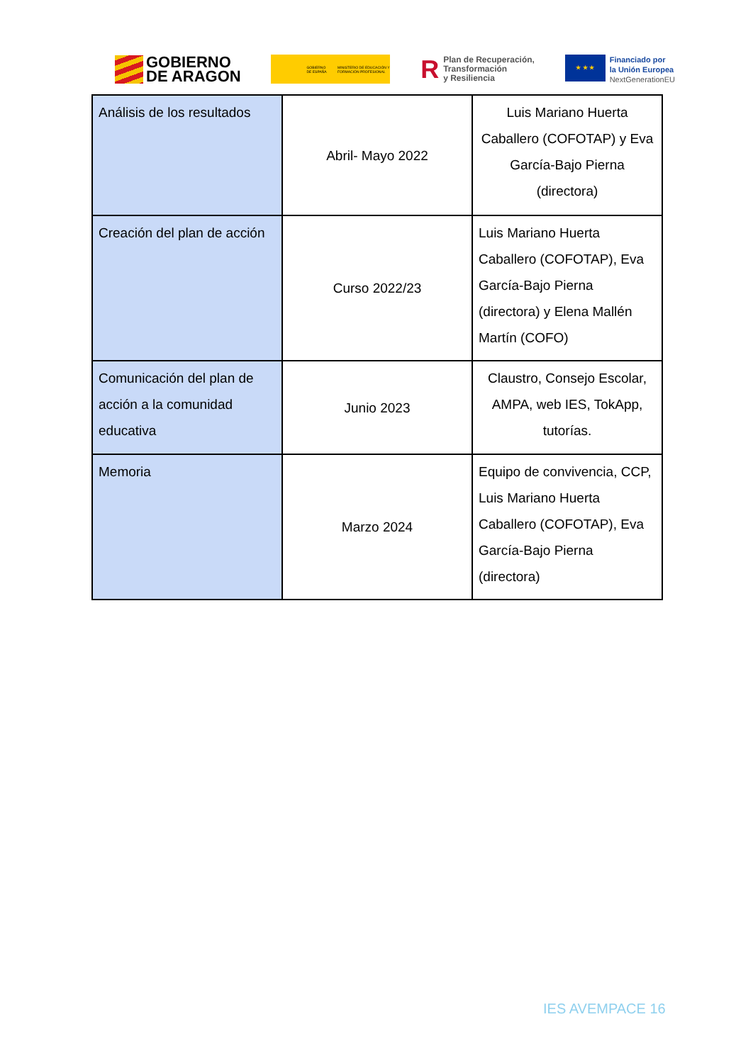GOBIERNO
DE ARAGON
GOBIERNO DE ESPAÑA MINISTERIO DE EDUCACIÓN Y FORMACIÓN PROFESIONAL
RPlan de Recuperación,
Transformación
y Resiliencia
★ ★ ★
Financiado por
la Unión Europea
NextGenerationEU
| Análisis de los resultados | Abril- Mayo 2022 | Luis Mariano Huerta Caballero (COFOTAP) y Eva García-Bajo Pierna (directora) |
| Creación del plan de acción | Curso 2022/23 | Luis Mariano Huerta Caballero (COFOTAP), Eva García-Bajo Pierna (directora) y Elena Mallén Martín (COFO) |
| Comunicación del plan de acción a la comunidad educativa | Junio 2023 | Claustro, Consejo Escolar, AMPA, web IES, TokApp, tutorías. |
| Memoria | Marzo 2024 | Equipo de convivencia, CCP, Luis Mariano Huerta Caballero (COFOTAP), Eva García-Bajo Pierna (directora) |
IES AVEMPACE 16